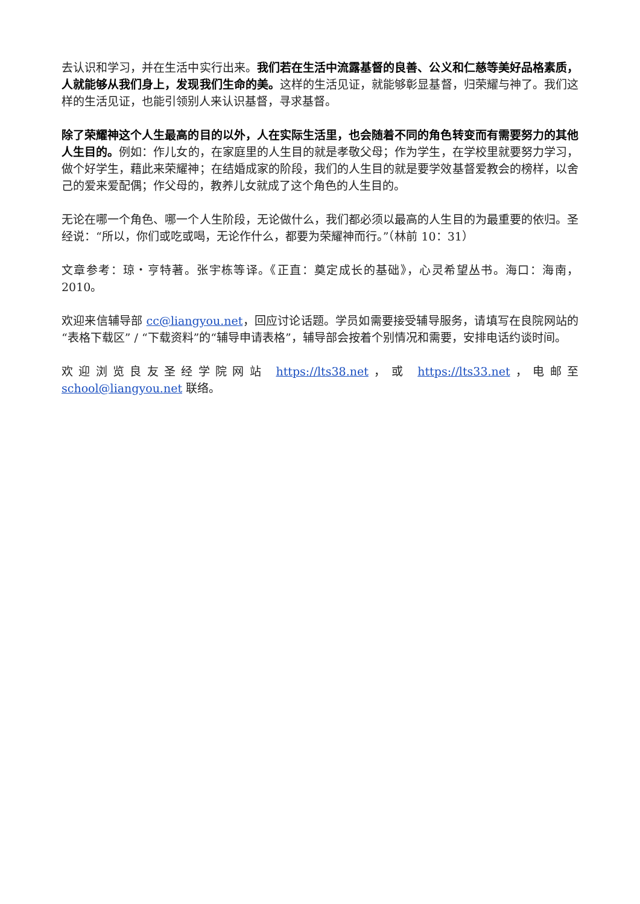去认识和学习，并在生活中实行出来。我们若在生活中流露基督的良善、公义和仁慈等美好品格素质，人就能够从我们身上，发现我们生命的美。这样的生活见证，就能够彰显基督，归荣耀与神了。我们这样的生活见证，也能引领别人来认识基督，寻求基督。
除了荣耀神这个人生最高的目的以外，人在实际生活里，也会随着不同的角色转变而有需要努力的其他人生目的。例如：作儿女的，在家庭里的人生目的就是孝敬父母；作为学生，在学校里就要努力学习，做个好学生，藉此来荣耀神；在结婚成家的阶段，我们的人生目的就是要学效基督爱教会的榜样，以舍己的爱来爱配偶；作父母的，教养儿女就成了这个角色的人生目的。
无论在哪一个角色、哪一个人生阶段，无论做什么，我们都必须以最高的人生目的为最重要的依归。圣经说：“所以，你们或吃或喝，无论作什么，都要为荣耀神而行。”（林前 10：31）
文章参考：琼・亨特著。张宇栋等译。《正直：奠定成长的基础》，心灵希望丛书。海口：海南，2010。
欢迎来信辅导部 cc@liangyou.net，回应讨论话题。学员如需要接受辅导服务，请填写在良院网站的“表格下载区” / “下载资料”的“辅导申请表格”，辅导部会按着个别情况和需要，安排电话约谈时间。
欢迎浏览良友圣经学院网站 https://lts38.net，或 https://lts33.net，电邮至 school@liangyou.net 联络。